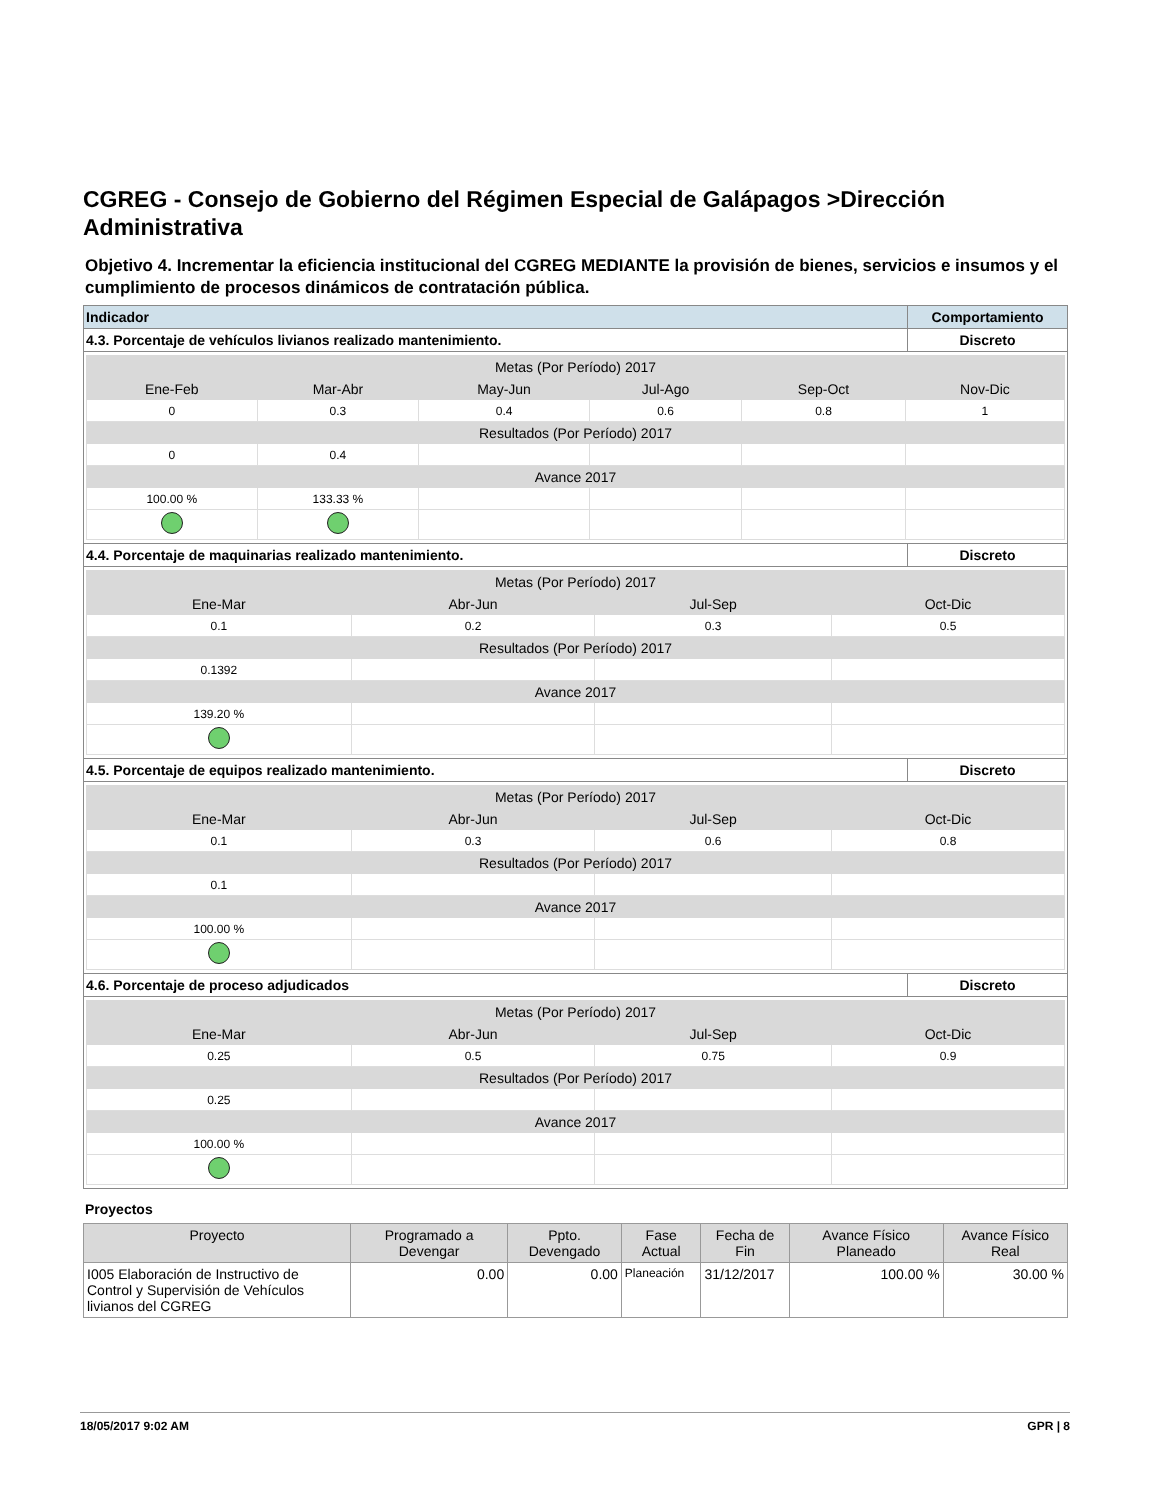CGREG - Consejo de Gobierno del Régimen Especial de Galápagos >Dirección Administrativa
Objetivo 4. Incrementar la eficiencia institucional del CGREG MEDIANTE la provisión de bienes, servicios e insumos y el cumplimiento de procesos dinámicos de contratación pública.
| Indicador | Comportamiento |
| --- | --- |
| 4.3. Porcentaje de vehículos livianos realizado mantenimiento. | Discreto |
| / Metas (Por Período) 2017 / / / / / / / Ene-Feb / Mar-Abr / May-Jun / Jul-Ago / Sep-Oct / Nov-Dic / / 0 / 0.3 / 0.4 / 0.6 / 0.8 / 1 / / Resultados (Por Período) 2017 / / / / / / / 0 / 0.4 / / / / / / Avance 2017 / / / / / / / 100.00 % / 133.33 % / / / / / | |
| 4.4. Porcentaje de maquinarias realizado mantenimiento. | Discreto |
| / Metas (Por Período) 2017 / / / / / Ene-Mar / Abr-Jun / Jul-Sep / Oct-Dic / / 0.1 / 0.2 / 0.3 / 0.5 / / Resultados (Por Período) 2017 / / / / / 0.1392 / / / / / Avance 2017 / / / / / 139.20 % / / / / | |
| 4.5. Porcentaje de equipos realizado mantenimiento. | Discreto |
| / Metas (Por Período) 2017 / / / / / Ene-Mar / Abr-Jun / Jul-Sep / Oct-Dic / / 0.1 / 0.3 / 0.6 / 0.8 / / Resultados (Por Período) 2017 / / / / / 0.1 / / / / / Avance 2017 / / / / / 100.00 % / / / / | |
| 4.6. Porcentaje de proceso adjudicados | Discreto |
| / Metas (Por Período) 2017 / / / / / Ene-Mar / Abr-Jun / Jul-Sep / Oct-Dic / / 0.25 / 0.5 / 0.75 / 0.9 / / Resultados (Por Período) 2017 / / / / / 0.25 / / / / / Avance 2017 / / / / / 100.00 % / / / / | |
Proyectos
| Proyecto | Programado a Devengar | Ppto. Devengado | Fase Actual | Fecha de Fin | Avance Físico Planeado | Avance Físico Real |
| --- | --- | --- | --- | --- | --- | --- |
| I005 Elaboración de Instructivo de Control y Supervisión de Vehículos livianos del CGREG | 0.00 | 0.00 | Planeación | 31/12/2017 | 100.00 % | 30.00 % |
18/05/2017 9:02 AM GPR | 8